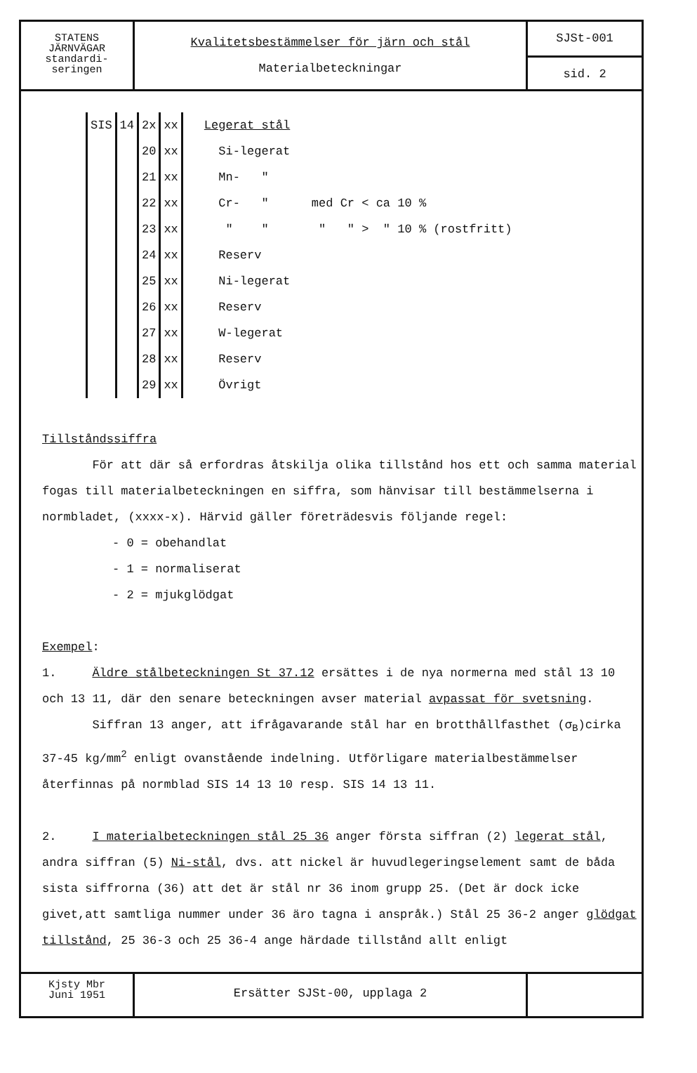STATENS
JÄRNVÄGAR
standardi-
seringen
Kvalitetsbestämmelser för järn och stål
Materialbeteckningar
SJSt-001
sid. 2
| SIS | 14 | 2x | xx | Legerat stål |
| | | 20 | xx | Si-legerat |
| | | 21 | xx | Mn- " |
| | | 22 | xx | Cr- " med Cr < ca 10 % |
| | | 23 | xx | " " " " > " 10 % (rostfritt) |
| | | 24 | xx | Reserv |
| | | 25 | xx | Ni-legerat |
| | | 26 | xx | Reserv |
| | | 27 | xx | W-legerat |
| | | 28 | xx | Reserv |
| | | 29 | xx | Övrigt |
Tillståndssiffra
För att där så erfordras åtskilja olika tillstånd hos ett och samma material fogas till materialbeteckningen en siffra, som hänvisar till bestämmelserna i normbladet, (xxxx-x). Härvid gäller företrädesvis följande regel:
- 0 = obehandlat
- 1 = normaliserat
- 2 = mjukglödgat
Exempel:
1. Äldre stålbeteckningen St 37.12 ersättes i de nya normerna med stål 13 10 och 13 11, där den senare beteckningen avser material avpassat för svetsning.
Siffran 13 anger, att ifrågavarande stål har en brotthållfasthet (σ<sub>B</sub>)cirka 37-45 kg/mm<sup>2</sup> enligt ovanstående indelning. Utförligare materialbestämmelser återfinnas på normblad SIS 14 13 10 resp. SIS 14 13 11.
2. I materialbeteckningen stål 25 36 anger första siffran (2) legerat stål, andra siffran (5) Ni-stål, dvs. att nickel är huvudlegeringselement samt de båda sista siffrorna (36) att det är stål nr 36 inom grupp 25. (Det är dock icke givet,att samtliga nummer under 36 äro tagna i anspråk.) Stål 25 36-2 anger glödgat tillstånd, 25 36-3 och 25 36-4 ange härdade tillstånd allt enligt
Kjsty Mbr
Juni 1951
Ersätter SJSt-00, upplaga 2